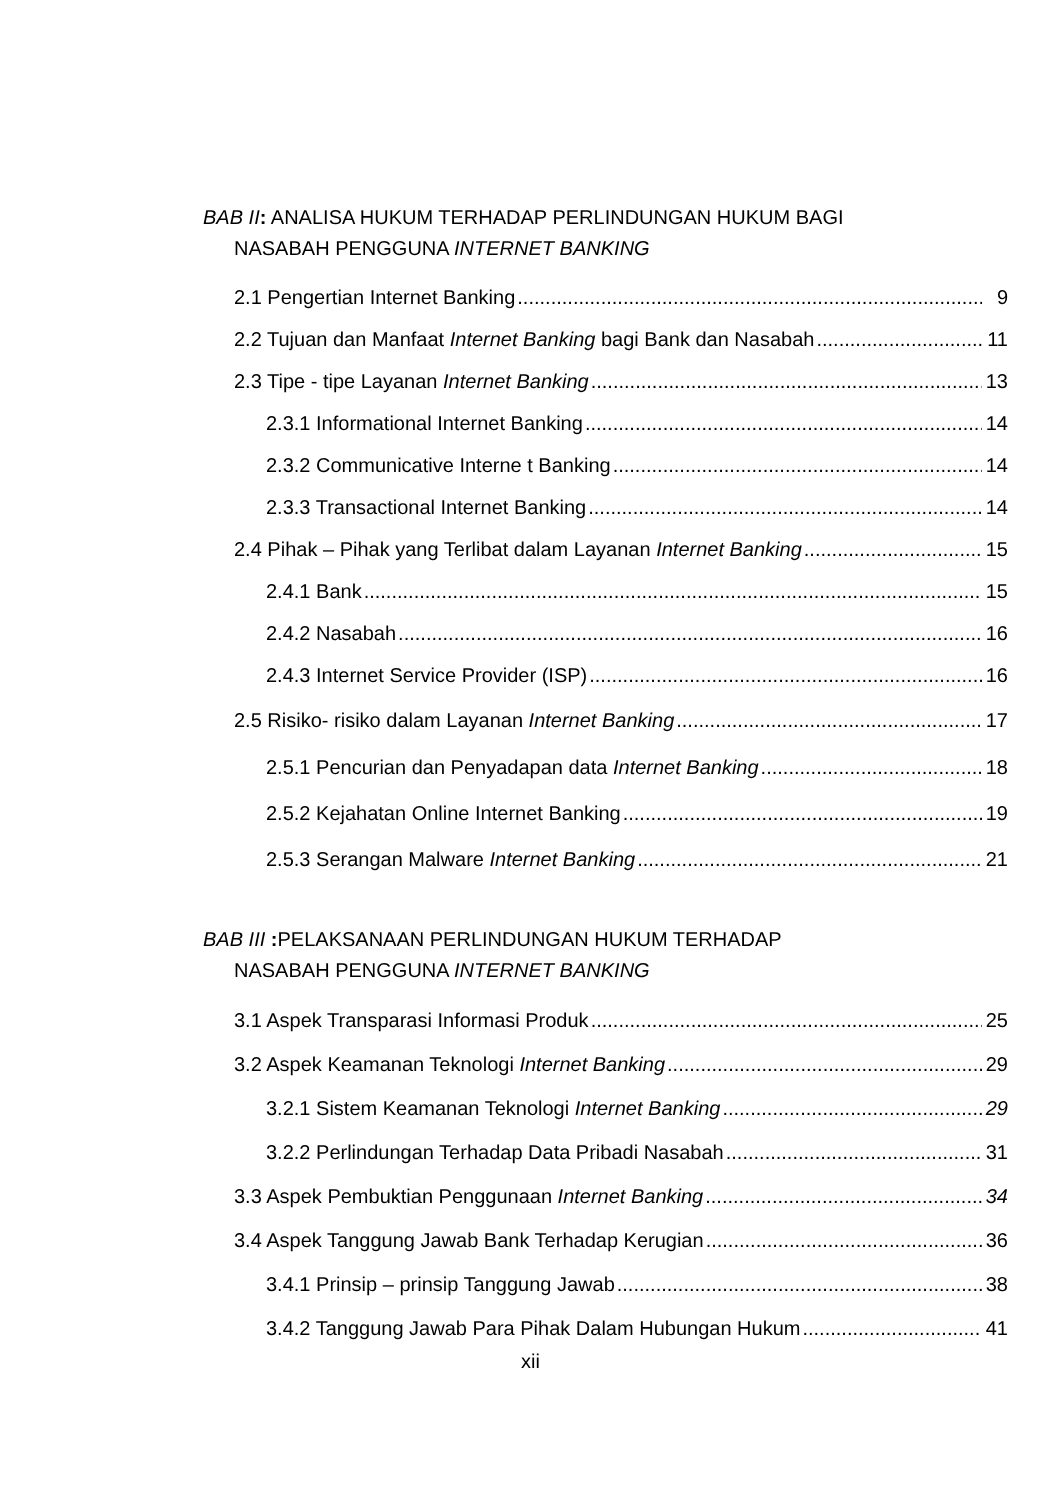BAB II: ANALISA HUKUM TERHADAP PERLINDUNGAN HUKUM BAGI
NASABAH PENGGUNA INTERNET BANKING
2.1 Pengertian Internet Banking 9
2.2 Tujuan dan Manfaat Internet Banking bagi Bank dan Nasabah 11
2.3 Tipe - tipe Layanan Internet Banking 13
2.3.1 Informational Internet Banking 14
2.3.2 Communicative Interne t Banking 14
2.3.3 Transactional Internet Banking 14
2.4 Pihak – Pihak yang Terlibat dalam Layanan Internet Banking 15
2.4.1 Bank 15
2.4.2 Nasabah 16
2.4.3 Internet Service Provider (ISP) 16
2.5 Risiko- risiko dalam Layanan Internet Banking 17
2.5.1 Pencurian dan Penyadapan data Internet Banking 18
2.5.2 Kejahatan Online Internet Banking 19
2.5.3 Serangan Malware Internet Banking 21
BAB III : PELAKSANAAN PERLINDUNGAN HUKUM TERHADAP
NASABAH PENGGUNA INTERNET BANKING
3.1 Aspek Transparasi Informasi Produk 25
3.2 Aspek Keamanan Teknologi Internet Banking 29
3.2.1 Sistem Keamanan Teknologi Internet Banking 29
3.2.2 Perlindungan Terhadap Data Pribadi Nasabah 31
3.3 Aspek Pembuktian Penggunaan Internet Banking 34
3.4 Aspek Tanggung Jawab Bank Terhadap Kerugian 36
3.4.1 Prinsip – prinsip Tanggung Jawab 38
3.4.2 Tanggung Jawab Para Pihak Dalam Hubungan Hukum 41
xii